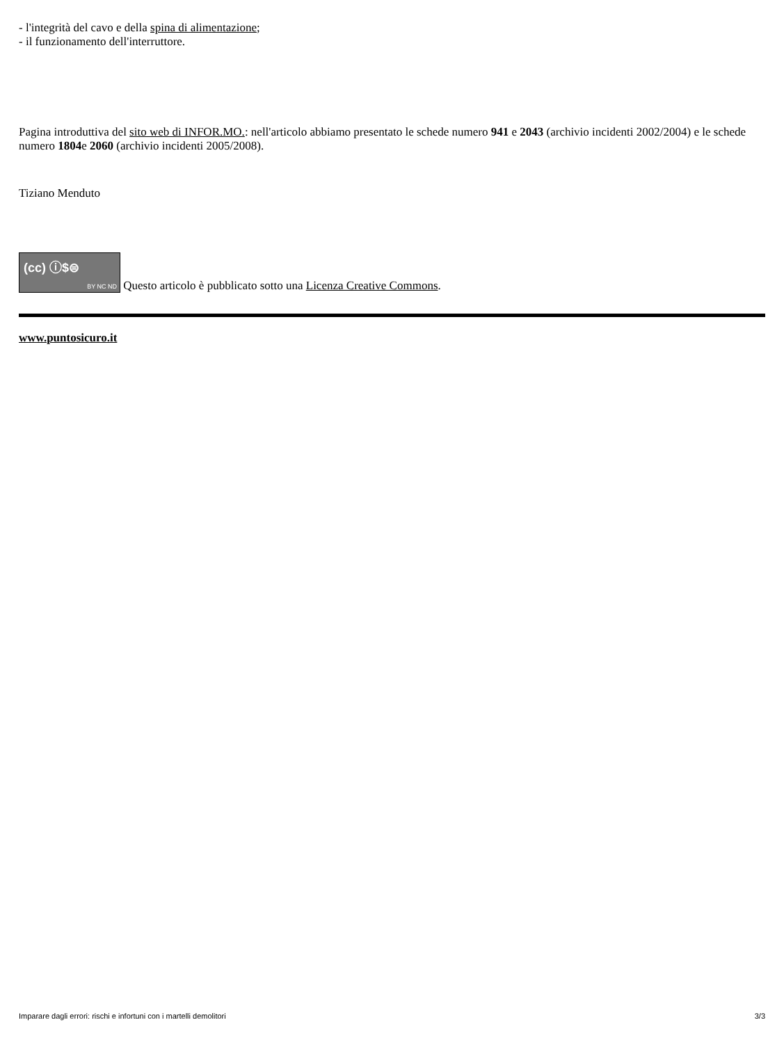- l'integrità del cavo e della spina di alimentazione;
- il funzionamento dell'interruttore.
Pagina introduttiva del sito web di INFOR.MO.: nell'articolo abbiamo presentato le schede numero 941 e 2043 (archivio incidenti 2002/2004) e le schede numero 1804e 2060 (archivio incidenti 2005/2008).
Tiziano Menduto
(cc) ⓘ$⊜ BY NC ND Questo articolo è pubblicato sotto una Licenza Creative Commons.
www.puntosicuro.it
Imparare dagli errori: rischi e infortuni con i martelli demolitori 3/3